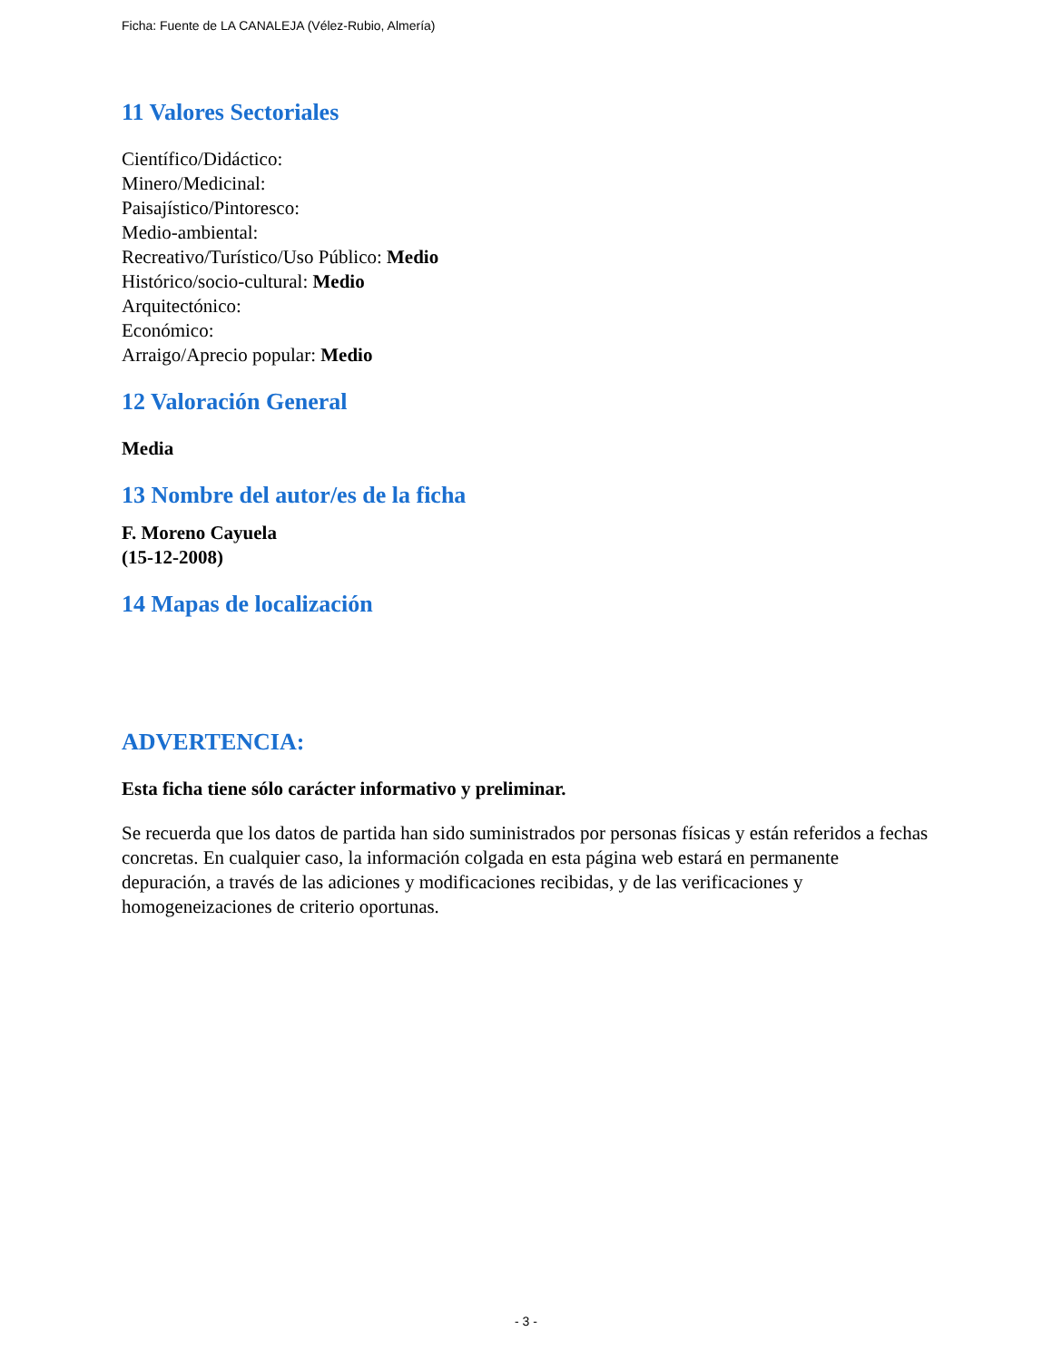Ficha: Fuente de LA CANALEJA (Vélez-Rubio, Almería)
11 Valores Sectoriales
Científico/Didáctico:
Minero/Medicinal:
Paisajístico/Pintoresco:
Medio-ambiental:
Recreativo/Turístico/Uso Público: Medio
Histórico/socio-cultural: Medio
Arquitectónico:
Económico:
Arraigo/Aprecio popular: Medio
12 Valoración General
Media
13 Nombre del autor/es de la ficha
F. Moreno Cayuela
(15-12-2008)
14 Mapas de localización
ADVERTENCIA:
Esta ficha tiene sólo carácter informativo y preliminar.
Se recuerda que los datos de partida han sido suministrados por personas físicas y están referidos a fechas concretas. En cualquier caso, la información colgada en esta página web estará en permanente depuración, a través de las adiciones y modificaciones recibidas, y de las verificaciones y homogeneizaciones de criterio oportunas.
- 3 -